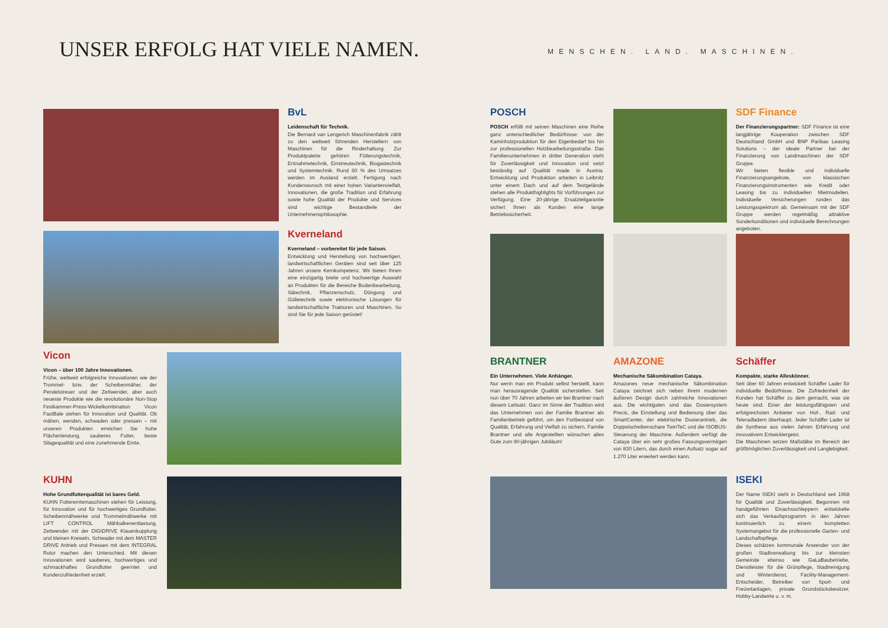UNSER ERFOLG HAT VIELE NAMEN. MENSCHEN. LAND. MASCHINEN.
BvL
Leidenschaft für Technik.
Die Bernard van Lengerich Maschinenfabrik zählt zu den weltweit führenden Herstellern von Maschinen für die Rinderhaltung. Zur Produktpalette gehören Fütterungstechnik, Entnahmetechnik, Einstreutechnik, Biogastechnik und Systemtechnik. Rund 60 % des Umsatzes werden im Ausland erzielt. Fertigung nach Kundenwunsch mit einer hohen Variantenvielfalt, Innovationen, die große Tradition und Erfahrung sowie hohe Qualität der Produkte und Services sind wichtige Bestandteile der Unternehmensphilosophie.
Kverneland
Kverneland – vorbereitet für jede Saison.
Entwicklung und Herstellung von hochwertigen, landwirtschaftlichen Geräten sind seit über 125 Jahren unsere Kernkompetenz. Wir bieten Ihnen eine einzigartig breite und hochwertige Auswahl an Produkten für die Bereiche Bodenbearbeitung, Sätechnik, Pflanzenschutz, Düngung und Gülletechnik sowie elektronische Lösungen für landwirtschaftliche Traktoren und Maschinen. So sind Sie für jede Saison gerüstet!
Vicon
Vicon – über 100 Jahre Innovationen.
Frühe, weltweit erfolgreiche Innovationen wie der Trommel- bzw. der Scheibenmäher, der Pendelstreuer und der Zettwender, aber auch neueste Produkte wie die revolutionäre Non-Stop Festkammer-Press-Wickelkombination Vicon FastBale stehen für Innovation und Qualität. Ob mähen, wenden, schwaden oder pressen – mit unseren Produkten erreichen Sie hohe Flächenleistung, sauberes Futter, beste Silagequalität und eine zunehmende Ernte.
KUHN
Hohe Grundfutterqualität ist bares Geld.
KUHN Futtererntemaschinen stehen für Leistung, für Innovation und für hochwertiges Grundfutter. Scheibenmähwerke und Trommelmähwerke mit LIFT CONTROL Mähbalkenentlastung, Zettwender mit der DIGIDRIVE Klauenkupplung und kleinen Kreiseln, Schwader mit dem MASTER DRIVE Antrieb und Pressen mit dem INTEGRAL Rotor machen den Unterschied. Mit diesen Innovationen wird sauberes, hochwertiges und schmackhaftes Grundfutter geerntet und Kundenzufriedenheit erzielt.
POSCH
POSCH erfüllt mit seinen Maschinen eine Reihe ganz unterschiedlicher Bedürfnisse: von der Kaminholzproduktion für den Eigenbedarf bis hin zur professionellen Holzbearbeitungsstraße. Das Familienunternehmen in dritter Generation steht für Zuverlässigkeit und Innovation und setzt beständig auf Qualität made in Austria. Entwicklung und Produktion arbeiten in Leibnitz unter einem Dach und auf dem Testgelände stehen alle Produkthighlights für Vorführungen zur Verfügung. Eine 20-jährige Ersatzteilgarantie sichert Ihnen als Kunden eine lange Betriebssicherheit.
SDF Finance
Der Finanzierungspartner: SDF Finance ist eine langjährige Kooperation zwischen SDF Deutschland GmbH und BNP Paribas Leasing Solutions – der ideale Partner bei der Finanzierung von Landmaschinen der SDF Gruppe.
Wir bieten flexible und individuelle Finanzierungsangebote, von klassischen Finanzierungsinstrumenten wie Kredit oder Leasing bis zu individuellen Mietmodellen. Individuelle Versicherungen runden das Leistungsspektrum ab. Gemeinsam mit der SDF Gruppe werden regelmäßig attraktive Sonderkonditionen und individuelle Berechnungen angeboten.
BRANTNER
Ein Unternehmen. Viele Anhänger.
Nur wenn man ein Produkt selbst herstellt, kann man herausragende Qualität sicherstellen. Seit nun über 70 Jahren arbeiten wir bei Brantner nach diesem Leitsatz. Ganz im Sinne der Tradition wird das Unternehmen von der Familie Brantner als Familienbetrieb geführt, um den Fortbestand von Qualität, Erfahrung und Vielfalt zu sichern. Familie Brantner und alle Angestellten wünschen alles Gute zum 90-jährigen Jubiläum!
AMAZONE
Mechanische Säkombination Cataya.
Amazones neue mechanische Säkombination Cataya zeichnet sich neben ihrem modernen äußeren Design durch zahlreiche Innovationen aus. Die wichtigsten sind das Dosiersystem Precis, die Einstellung und Bedienung über das SmartCenter, der elektrische Dosierantrieb, die Doppelscheibenschare TwinTeC und die ISOBUS-Steuerung der Maschine. Außerdem verfügt die Cataya über ein sehr großes Fassungsvermögen von 830 Litern, das durch einen Aufsatz sogar auf 1.270 Liter erweitert werden kann.
Schäffer
Kompakte, starke Alleskönner.
Seit über 60 Jahren entwickelt Schäffer Lader für individuelle Bedürfnisse. Die Zufriedenheit der Kunden hat Schäffer zu dem gemacht, was sie heute sind: Einer der leistungsfähigsten und erfolgreichsten Anbieter von Hof-, Rad- und Teleradladern überhaupt. Jeder Schäffer Lader ist die Synthese aus vielen Jahren Erfahrung und innovativem Entwicklergeist.
Die Maschinen setzen Maßstäbe im Bereich der größtmöglichen Zuverlässigkeit und Langlebigkeit.
ISEKI
Der Name ISEKI steht in Deutschland seit 1968 für Qualität und Zuverlässigkeit. Begonnen mit handgeführten Einachsschleppern entwickelte sich das Verkaufsprogramm in den Jahren kontinuierlich zu einem kompletten Systemangebot für die professionelle Garten- und Landschaftspflege.
Dieses schätzen kommunale Anwender von der großen Stadtverwaltung bis zur kleinsten Gemeinde ebenso wie GaLaBaubetriebe, Dienstleister für die Grünpflege, Stadtreinigung und Winterdienst, Facility-Management-Entscheider, Betreiber von Sport- und Freizeitanlagen, private Grundstücksbesitzer, Hobby-Landwirte u. v. m.